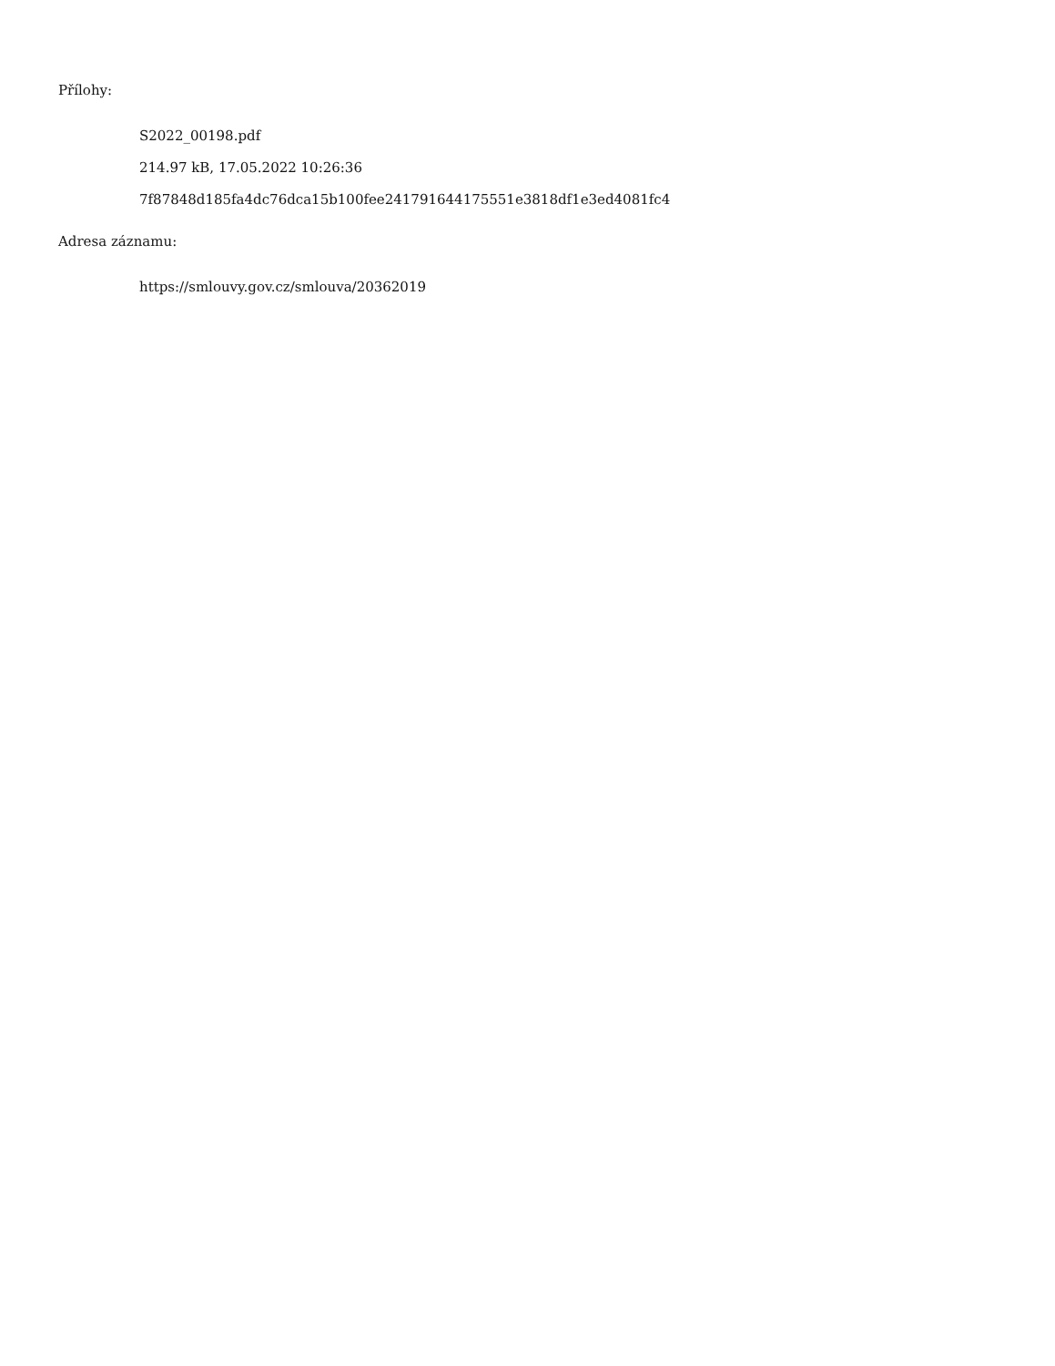Přílohy:
S2022_00198.pdf
214.97 kB, 17.05.2022 10:26:36
7f87848d185fa4dc76dca15b100fee241791644175551e3818df1e3ed4081fc4
Adresa záznamu:
https://smlouvy.gov.cz/smlouva/20362019